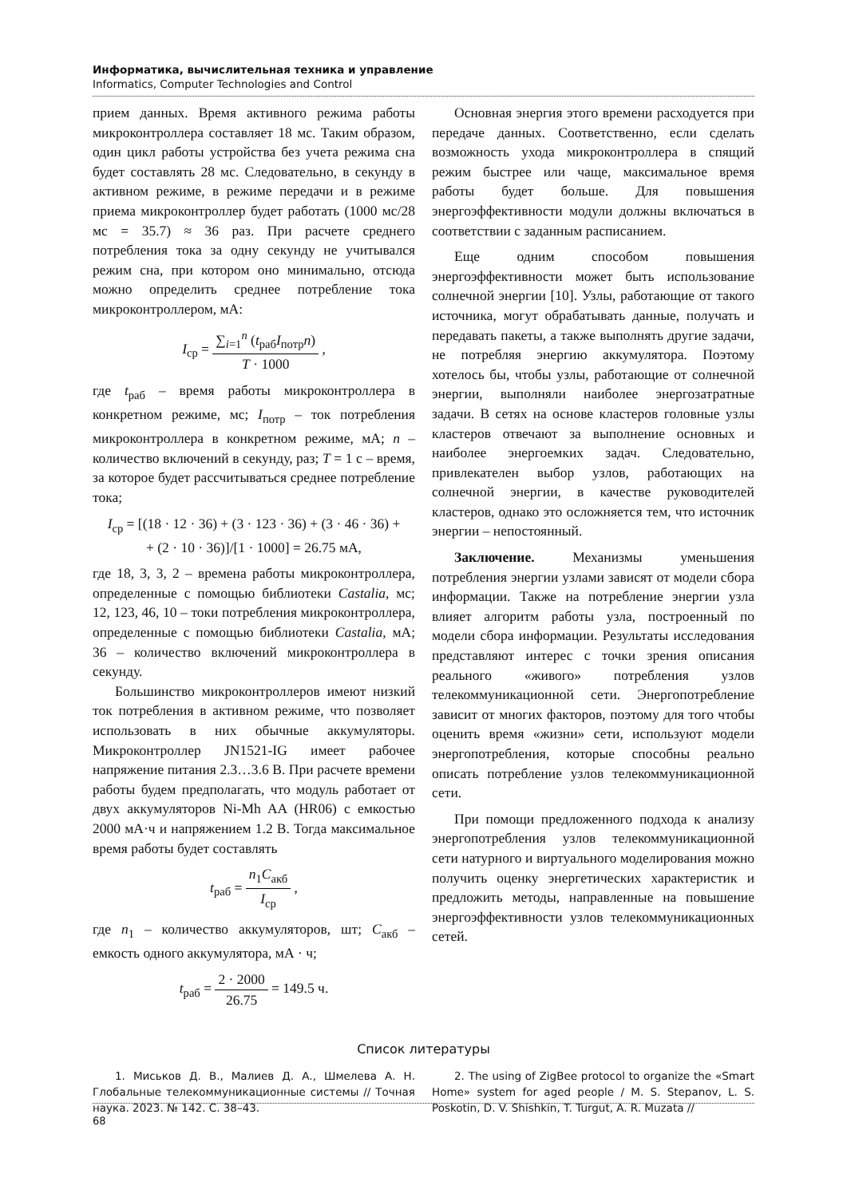Информатика, вычислительная техника и управление
Informatics, Computer Technologies and Control
прием данных. Время активного режима работы микроконтроллера составляет 18 мс. Таким образом, один цикл работы устройства без учета режима сна будет составлять 28 мс. Следовательно, в секунду в активном режиме, в режиме передачи и в режиме приема микроконтроллер будет работать (1000 мс/28 мс = 35.7) ≈ 36 раз. При расчете среднего потребления тока за одну секунду не учитывался режим сна, при котором оно минимально, отсюда можно определить среднее потребление тока микроконтроллером, мА:
I<sub>ср</sub> = ∑<sub>i=1</sub><sup>n</sup> (t<sub>раб</sub>I<sub>потр</sub>n) T · 1000 ,
где t<sub>раб</sub> – время работы микроконтроллера в конкретном режиме, мс; I<sub>потр</sub> – ток потребления микроконтроллера в конкретном режиме, мА; n – количество включений в секунду, раз; T = 1 с – время, за которое будет рассчитываться среднее потребление тока;
I<sub>ср</sub> = [(18 · 12 · 36) + (3 · 123 · 36) + (3 · 46 · 36) +
+ (2 · 10 · 36)]/[1 · 1000] = 26.75 мА,
где 18, 3, 3, 2 – времена работы микроконтроллера, определенные с помощью библиотеки Castalia, мс; 12, 123, 46, 10 – токи потребления микроконтроллера, определенные с помощью библиотеки Castalia, мА; 36 – количество включений микроконтроллера в секунду.
Большинство микроконтроллеров имеют низкий ток потребления в активном режиме, что позволяет использовать в них обычные аккумуляторы. Микроконтроллер JN1521-IG имеет рабочее напряжение питания 2.3…3.6 В. При расчете времени работы будем предполагать, что модуль работает от двух аккумуляторов Ni-Mh AA (HR06) с емкостью 2000 мА·ч и напряжением 1.2 В. Тогда максимальное время работы будет составлять
t<sub>раб</sub> = n<sub>1</sub>C<sub>акб</sub> I<sub>ср</sub> ,
где n<sub>1</sub> – количество аккумуляторов, шт; C<sub>акб</sub> – емкость одного аккумулятора, мА · ч;
t<sub>раб</sub> = 2 · 2000 26.75 = 149.5 ч.
Основная энергия этого времени расходуется при передаче данных. Соответственно, если сделать возможность ухода микроконтроллера в спящий режим быстрее или чаще, максимальное время работы будет больше. Для повышения энергоэффективности модули должны включаться в соответствии с заданным расписанием.
Еще одним способом повышения энергоэффективности может быть использование солнечной энергии [10]. Узлы, работающие от такого источника, могут обрабатывать данные, получать и передавать пакеты, а также выполнять другие задачи, не потребляя энергию аккумулятора. Поэтому хотелось бы, чтобы узлы, работающие от солнечной энергии, выполняли наиболее энергозатратные задачи. В сетях на основе кластеров головные узлы кластеров отвечают за выполнение основных и наиболее энергоемких задач. Следовательно, привлекателен выбор узлов, работающих на солнечной энергии, в качестве руководителей кластеров, однако это осложняется тем, что источник энергии – непостоянный.
Заключение. Механизмы уменьшения потребления энергии узлами зависят от модели сбора информации. Также на потребление энергии узла влияет алгоритм работы узла, построенный по модели сбора информации. Результаты исследования представляют интерес с точки зрения описания реального «живого» потребления узлов телекоммуникационной сети. Энергопотребление зависит от многих факторов, поэтому для того чтобы оценить время «жизни» сети, используют модели энергопотребления, которые способны реально описать потребление узлов телекоммуникационной сети.
При помощи предложенного подхода к анализу энергопотребления узлов телекоммуникационной сети натурного и виртуального моделирования можно получить оценку энергетических характеристик и предложить методы, направленные на повышение энергоэффективности узлов телекоммуникационных сетей.
Список литературы
1. Миськов Д. В., Малиев Д. А., Шмелева А. Н. Глобальные телекоммуникационные системы // Точная наука. 2023. № 142. С. 38–43.
2. The using of ZigBee protocol to organize the «Smart Home» system for aged people / M. S. Stepanov, L. S. Poskotin, D. V. Shishkin, T. Turgut, A. R. Muzata //
68